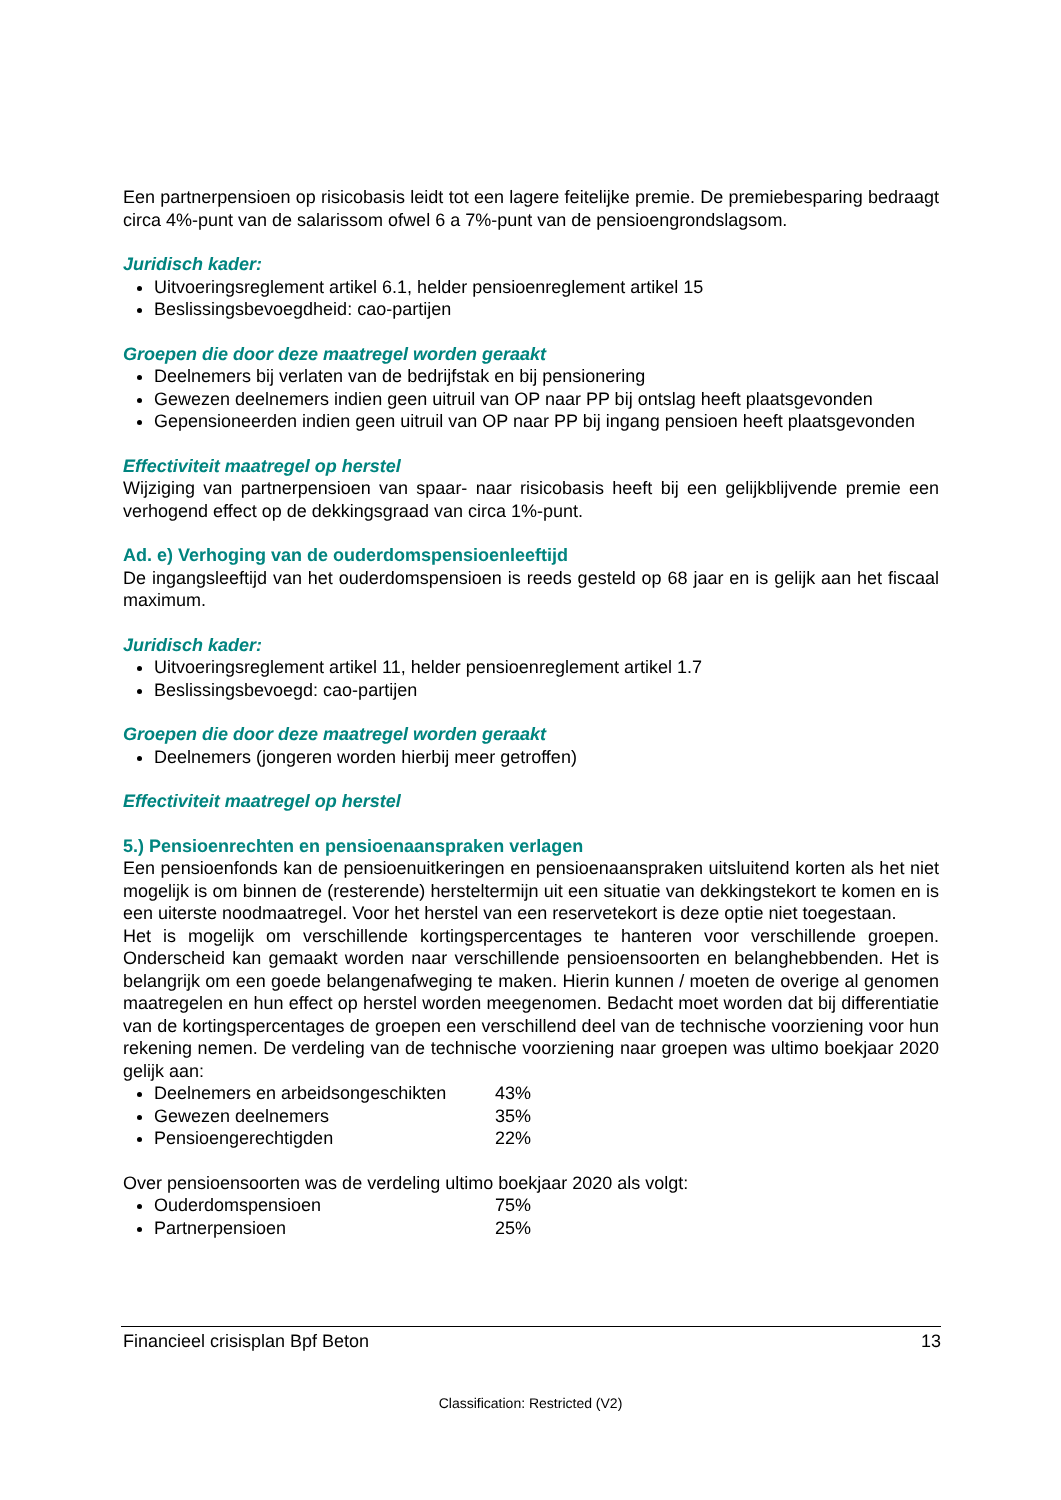Een partnerpensioen op risicobasis leidt tot een lagere feitelijke premie. De premiebesparing bedraagt circa 4%-punt van de salarissom ofwel 6 a 7%-punt van de pensioengrondslagsom.
Juridisch kader:
Uitvoeringsreglement artikel 6.1, helder pensioenreglement artikel 15
Beslissingsbevoegdheid: cao-partijen
Groepen die door deze maatregel worden geraakt
Deelnemers bij verlaten van de bedrijfstak en bij pensionering
Gewezen deelnemers indien geen uitruil van OP naar PP bij ontslag heeft plaatsgevonden
Gepensioneerden indien geen uitruil van OP naar PP bij ingang pensioen heeft plaatsgevonden
Effectiviteit maatregel op herstel
Wijziging van partnerpensioen van spaar- naar risicobasis heeft bij een gelijkblijvende premie een verhogend effect op de dekkingsgraad van circa 1%-punt.
Ad. e) Verhoging van de ouderdomspensioenleeftijd
De ingangsleeftijd van het ouderdomspensioen is reeds gesteld op 68 jaar en is gelijk aan het fiscaal maximum.
Juridisch kader:
Uitvoeringsreglement artikel 11, helder pensioenreglement artikel 1.7
Beslissingsbevoegd: cao-partijen
Groepen die door deze maatregel worden geraakt
Deelnemers (jongeren worden hierbij meer getroffen)
Effectiviteit maatregel op herstel
5.) Pensioenrechten en pensioenaanspraken verlagen
Een pensioenfonds kan de pensioenuitkeringen en pensioenaanspraken uitsluitend korten als het niet mogelijk is om binnen de (resterende) hersteltermijn uit een situatie van dekkingstekort te komen en is een uiterste noodmaatregel. Voor het herstel van een reservetekort is deze optie niet toegestaan.
Het is mogelijk om verschillende kortingspercentages te hanteren voor verschillende groepen. Onderscheid kan gemaakt worden naar verschillende pensioensoorten en belanghebbenden. Het is belangrijk om een goede belangenafweging te maken. Hierin kunnen / moeten de overige al genomen maatregelen en hun effect op herstel worden meegenomen. Bedacht moet worden dat bij differentiatie van de kortingspercentages de groepen een verschillend deel van de technische voorziening voor hun rekening nemen. De verdeling van de technische voorziening naar groepen was ultimo boekjaar 2020 gelijk aan:
Deelnemers en arbeidsongeschikten 43%
Gewezen deelnemers 35%
Pensioengerechtigden 22%
Over pensioensoorten was de verdeling ultimo boekjaar 2020 als volgt:
Ouderdomspensioen 75%
Partnerpensioen 25%
Financieel crisisplan Bpf Beton 13
Classification: Restricted (V2)